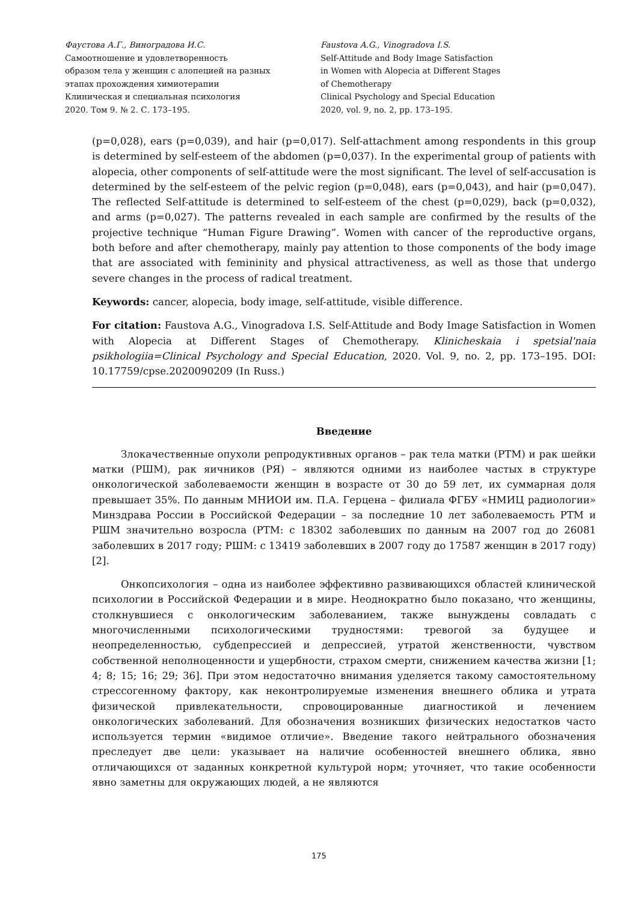Фаустова А.Г., Виноградова И.С.
Самоотношение и удовлетворенность
образом тела у женщин с алопецией на разных
этапах прохождения химиотерапии
Клиническая и специальная психология
2020. Том 9. № 2. С. 173–195.
Faustova A.G., Vinogradova I.S.
Self-Attitude and Body Image Satisfaction
in Women with Alopecia at Different Stages
of Chemotherapy
Clinical Psychology and Special Education
2020, vol. 9, no. 2, pp. 173–195.
(p=0,028), ears (p=0,039), and hair (p=0,017). Self-attachment among respondents in this group is determined by self-esteem of the abdomen (p=0,037). In the experimental group of patients with alopecia, other components of self-attitude were the most significant. The level of self-accusation is determined by the self-esteem of the pelvic region (p=0,048), ears (p=0,043), and hair (p=0,047). The reflected Self-attitude is determined to self-esteem of the chest (p=0,029), back (p=0,032), and arms (p=0,027). The patterns revealed in each sample are confirmed by the results of the projective technique “Human Figure Drawing”. Women with cancer of the reproductive organs, both before and after chemotherapy, mainly pay attention to those components of the body image that are associated with femininity and physical attractiveness, as well as those that undergo severe changes in the process of radical treatment.
Keywords: cancer, alopecia, body image, self-attitude, visible difference.
For citation: Faustova A.G., Vinogradova I.S. Self-Attitude and Body Image Satisfaction in Women with Alopecia at Different Stages of Chemotherapy. Klinicheskaia i spetsial'naia psikhologiia=Clinical Psychology and Special Education, 2020. Vol. 9, no. 2, pp. 173–195. DOI: 10.17759/cpse.2020090209 (In Russ.)
Введение
Злокачественные опухоли репродуктивных органов – рак тела матки (РТМ) и рак шейки матки (РШМ), рак яичников (РЯ) – являются одними из наиболее частых в структуре онкологической заболеваемости женщин в возрасте от 30 до 59 лет, их суммарная доля превышает 35%. По данным МНИОИ им. П.А. Герцена – филиала ФГБУ «НМИЦ радиологии» Минздрава России в Российской Федерации – за последние 10 лет заболеваемость РТМ и РШМ значительно возросла (РТМ: с 18302 заболевших по данным на 2007 год до 26081 заболевших в 2017 году; РШМ: с 13419 заболевших в 2007 году до 17587 женщин в 2017 году) [2].
Онкопсихология – одна из наиболее эффективно развивающихся областей клинической психологии в Российской Федерации и в мире. Неоднократно было показано, что женщины, столкнувшиеся с онкологическим заболеванием, также вынуждены совладать с многочисленными психологическими трудностями: тревогой за будущее и неопределенностью, субдепрессией и депрессией, утратой женственности, чувством собственной неполноценности и ущербности, страхом смерти, снижением качества жизни [1; 4; 8; 15; 16; 29; 36]. При этом недостаточно внимания уделяется такому самостоятельному стрессогенному фактору, как неконтролируемые изменения внешнего облика и утрата физической привлекательности, спровоцированные диагностикой и лечением онкологических заболеваний. Для обозначения возникших физических недостатков часто используется термин «видимое отличие». Введение такого нейтрального обозначения преследует две цели: указывает на наличие особенностей внешнего облика, явно отличающихся от заданных конкретной культурой норм; уточняет, что такие особенности явно заметны для окружающих людей, а не являются
175